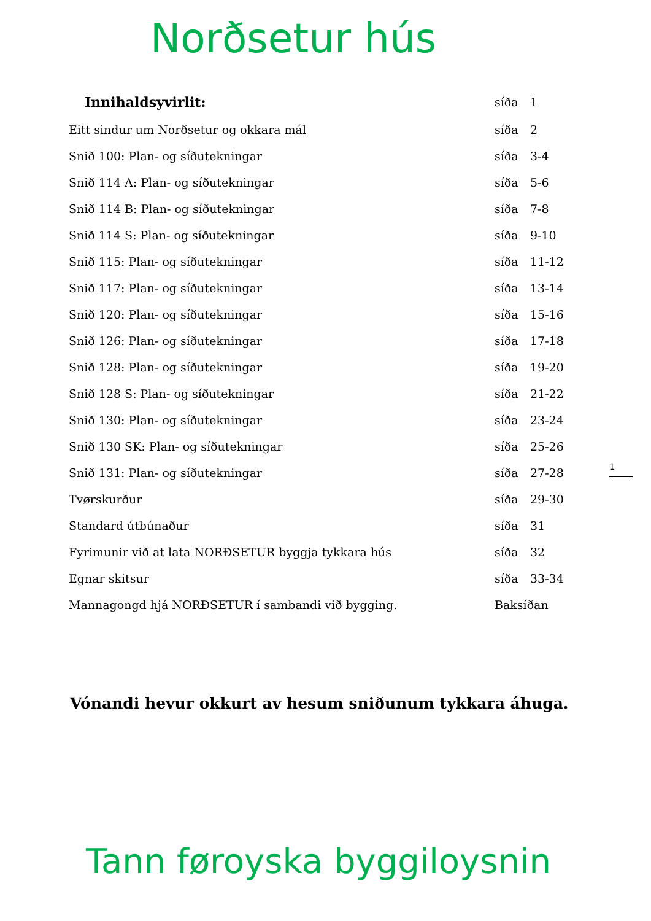Norðsetur hús
| Innihaldsyvirlit: | síða | 1 |
| Eitt sindur um Norðsetur og okkara mál | síða | 2 |
| Snið 100: Plan- og síðutekningar | síða | 3-4 |
| Snið 114 A: Plan- og síðutekningar | síða | 5-6 |
| Snið 114 B: Plan- og síðutekningar | síða | 7-8 |
| Snið 114 S: Plan- og síðutekningar | síða | 9-10 |
| Snið 115: Plan- og síðutekningar | síða | 11-12 |
| Snið 117: Plan- og síðutekningar | síða | 13-14 |
| Snið 120: Plan- og síðutekningar | síða | 15-16 |
| Snið 126: Plan- og síðutekningar | síða | 17-18 |
| Snið 128: Plan- og síðutekningar | síða | 19-20 |
| Snið 128 S: Plan- og síðutekningar | síða | 21-22 |
| Snið 130: Plan- og síðutekningar | síða | 23-24 |
| Snið 130 SK: Plan- og síðutekningar | síða | 25-26 |
| Snið 131: Plan- og síðutekningar | síða | 27-28 |
| Tvørskurður | síða | 29-30 |
| Standard útbúnaður | síða | 31 |
| Fyrimunir við at lata NORÐSETUR byggja tykkara hús | síða | 32 |
| Egnar skitsur | síða | 33-34 |
| Mannagongd hjá NORÐSETUR í sambandi við bygging. | Baksíðan | |
1
Vónandi hevur okkurt av hesum sniðunum tykkara áhuga.
Tann føroyska byggiloysnin